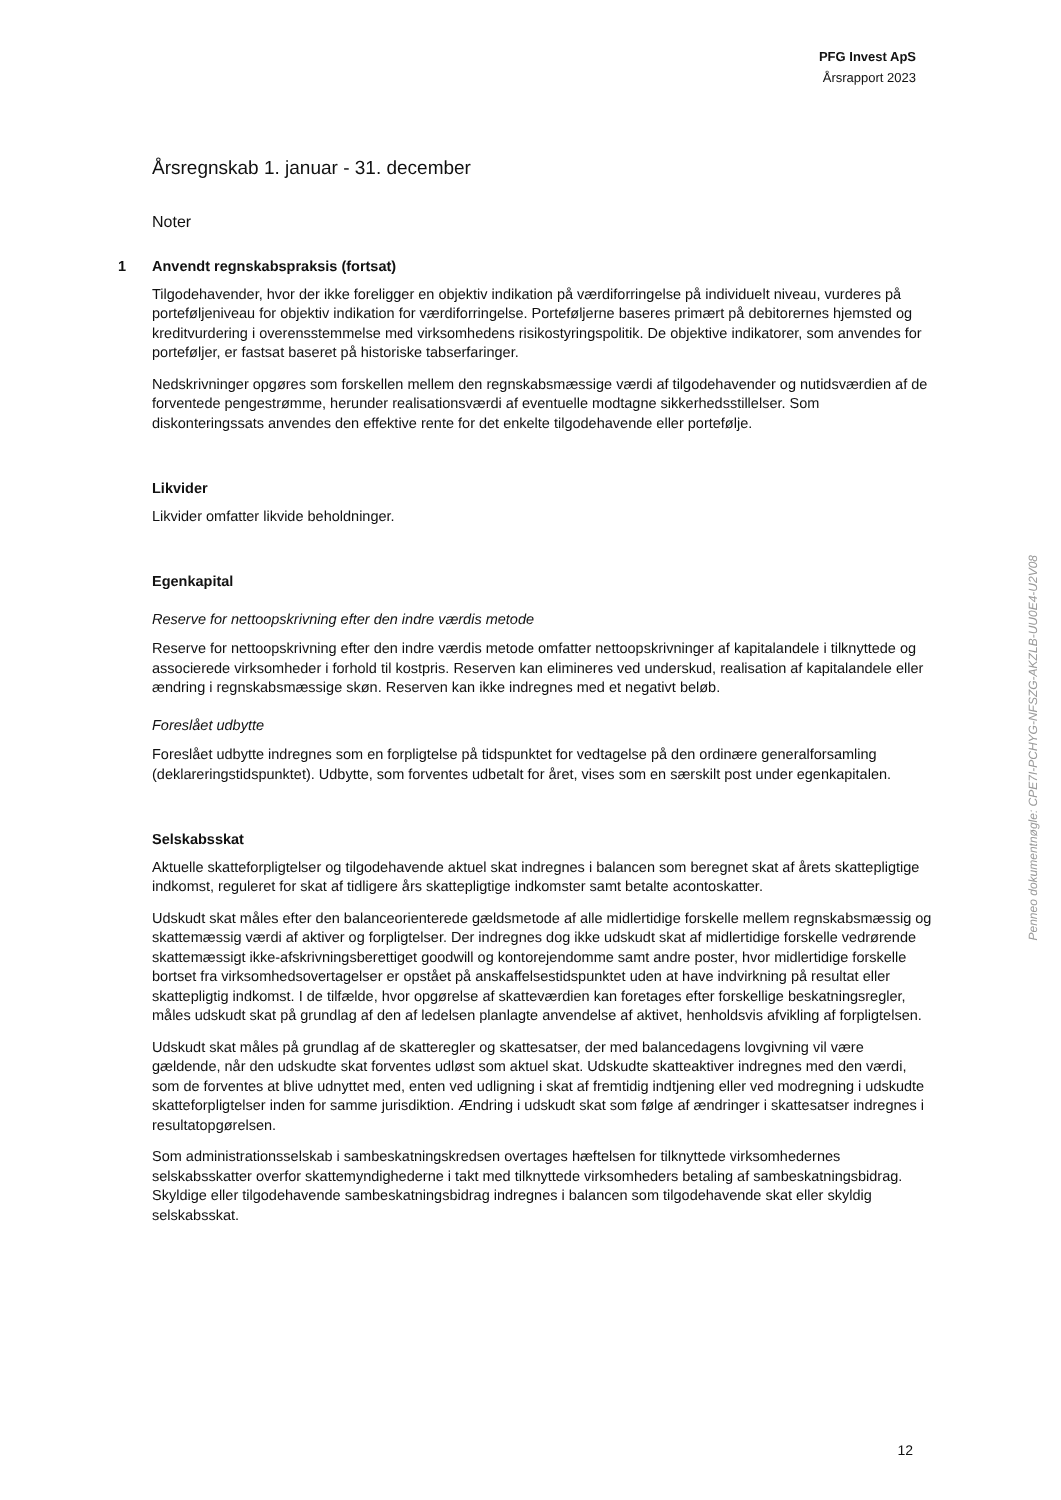PFG Invest ApS
Årsrapport 2023
Årsregnskab 1. januar - 31. december
Noter
1 Anvendt regnskabspraksis (fortsat)
Tilgodehavender, hvor der ikke foreligger en objektiv indikation på værdiforringelse på individuelt niveau, vurderes på porteføljeniveau for objektiv indikation for værdiforringelse. Porteføljerne baseres primært på debitorernes hjemsted og kreditvurdering i overensstemmelse med virksomhedens risikostyringspolitik. De objektive indikatorer, som anvendes for porteføljer, er fastsat baseret på historiske tabserfaringer.
Nedskrivninger opgøres som forskellen mellem den regnskabsmæssige værdi af tilgodehavender og nutidsværdien af de forventede pengestrømme, herunder realisationsværdi af eventuelle modtagne sikkerhedsstillelser. Som diskonteringssats anvendes den effektive rente for det enkelte tilgodehavende eller portefølje.
Likvider
Likvider omfatter likvide beholdninger.
Egenkapital
Reserve for nettoopskrivning efter den indre værdis metode
Reserve for nettoopskrivning efter den indre værdis metode omfatter nettoopskrivninger af kapitalandele i tilknyttede og associerede virksomheder i forhold til kostpris. Reserven kan elimineres ved underskud, realisation af kapitalandele eller ændring i regnskabsmæssige skøn. Reserven kan ikke indregnes med et negativt beløb.
Foreslået udbytte
Foreslået udbytte indregnes som en forpligtelse på tidspunktet for vedtagelse på den ordinære generalforsamling (deklareringstidspunktet). Udbytte, som forventes udbetalt for året, vises som en særskilt post under egenkapitalen.
Selskabsskat
Aktuelle skatteforpligtelser og tilgodehavende aktuel skat indregnes i balancen som beregnet skat af årets skattepligtige indkomst, reguleret for skat af tidligere års skattepligtige indkomster samt betalte acontoskatter.
Udskudt skat måles efter den balanceorienterede gældsmetode af alle midlertidige forskelle mellem regnskabsmæssig og skattemæssig værdi af aktiver og forpligtelser. Der indregnes dog ikke udskudt skat af midlertidige forskelle vedrørende skattemæssigt ikke-afskrivningsberettiget goodwill og kontorejendomme samt andre poster, hvor midlertidige forskelle bortset fra virksomhedsovertagelser er opstået på anskaffelsestidspunktet uden at have indvirkning på resultat eller skattepligtig indkomst. I de tilfælde, hvor opgørelse af skatteværdien kan foretages efter forskellige beskatningsregler, måles udskudt skat på grundlag af den af ledelsen planlagte anvendelse af aktivet, henholdsvis afvikling af forpligtelsen.
Udskudt skat måles på grundlag af de skatteregler og skattesatser, der med balancedagens lovgivning vil være gældende, når den udskudte skat forventes udløst som aktuel skat. Udskudte skatteaktiver indregnes med den værdi, som de forventes at blive udnyttet med, enten ved udligning i skat af fremtidig indtjening eller ved modregning i udskudte skatteforpligtelser inden for samme jurisdiktion. Ændring i udskudt skat som følge af ændringer i skattesatser indregnes i resultatopgørelsen.
Som administrationsselskab i sambeskatningskredsen overtages hæftelsen for tilknyttede virksomhedernes selskabsskatter overfor skattemyndighederne i takt med tilknyttede virksomheders betaling af sambeskatningsbidrag. Skyldige eller tilgodehavende sambeskatningsbidrag indregnes i balancen som tilgodehavende skat eller skyldig selskabsskat.
Penneo dokumentnøgle: CPE7I-PCHYG-NFSZG-AKZLB-UU0E4-U2V08
12